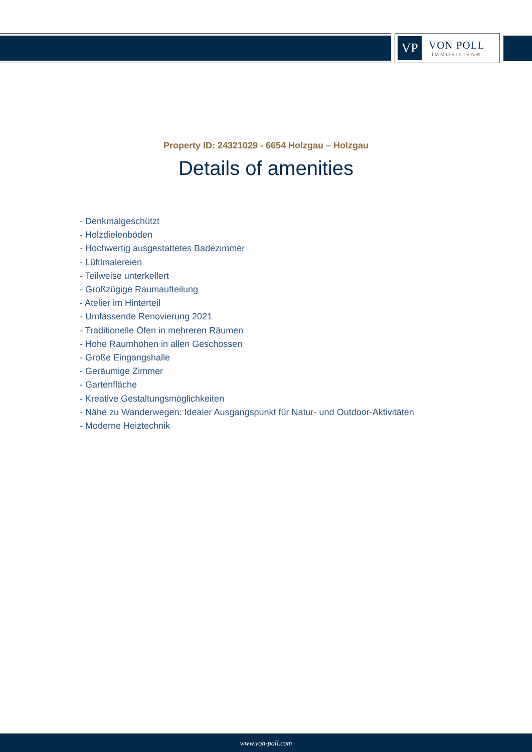VP
VON POLL
IMMOBILIEN®
Property ID: 24321029 - 6654 Holzgau – Holzgau
Details of amenities
- Denkmalgeschützt
- Holzdielenböden
- Hochwertig ausgestattetes Badezimmer
- Lüftlmalereien
- Teilweise unterkellert
- Großzügige Raumaufteilung
- Atelier im Hinterteil
- Umfassende Renovierung 2021
- Traditionelle Öfen in mehreren Räumen
- Hohe Raumhöhen in allen Geschossen
- Große Eingangshalle
- Geräumige Zimmer
- Gartenfläche
- Kreative Gestaltungsmöglichkeiten
- Nähe zu Wanderwegen: Idealer Ausgangspunkt für Natur- und Outdoor-Aktivitäten
- Moderne Heiztechnik
www.von-poll.com